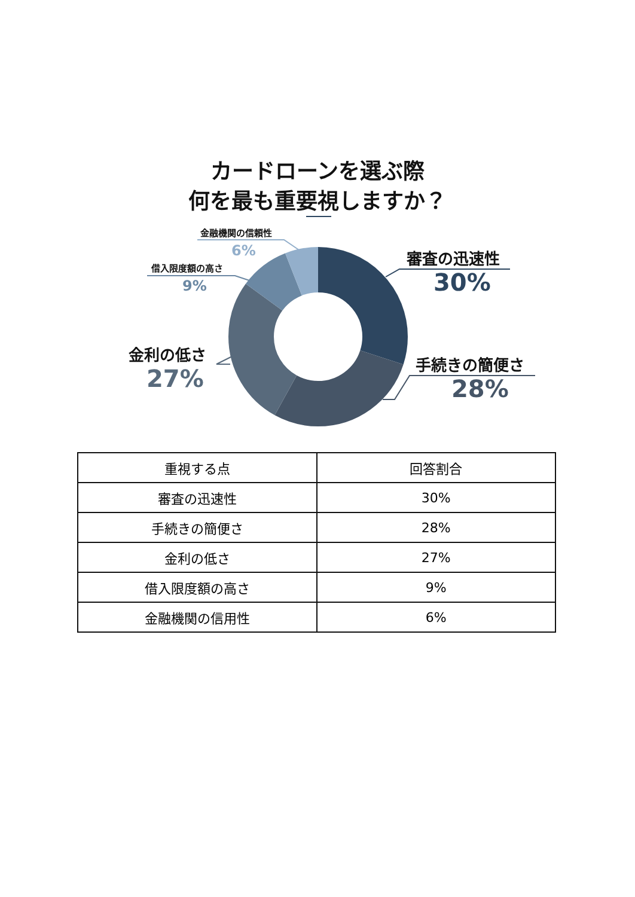カードローンを選ぶ際
何を最も重要視しますか？
審査の迅速性
30%
手続きの簡便さ
28%
金利の低さ
27%
借入限度額の高さ
9%
金融機関の信頼性
6%
| 重視する点 | 回答割合 |
| --- | --- |
| 審査の迅速性 | 30% |
| 手続きの簡便さ | 28% |
| 金利の低さ | 27% |
| 借入限度額の高さ | 9% |
| 金融機関の信用性 | 6% |